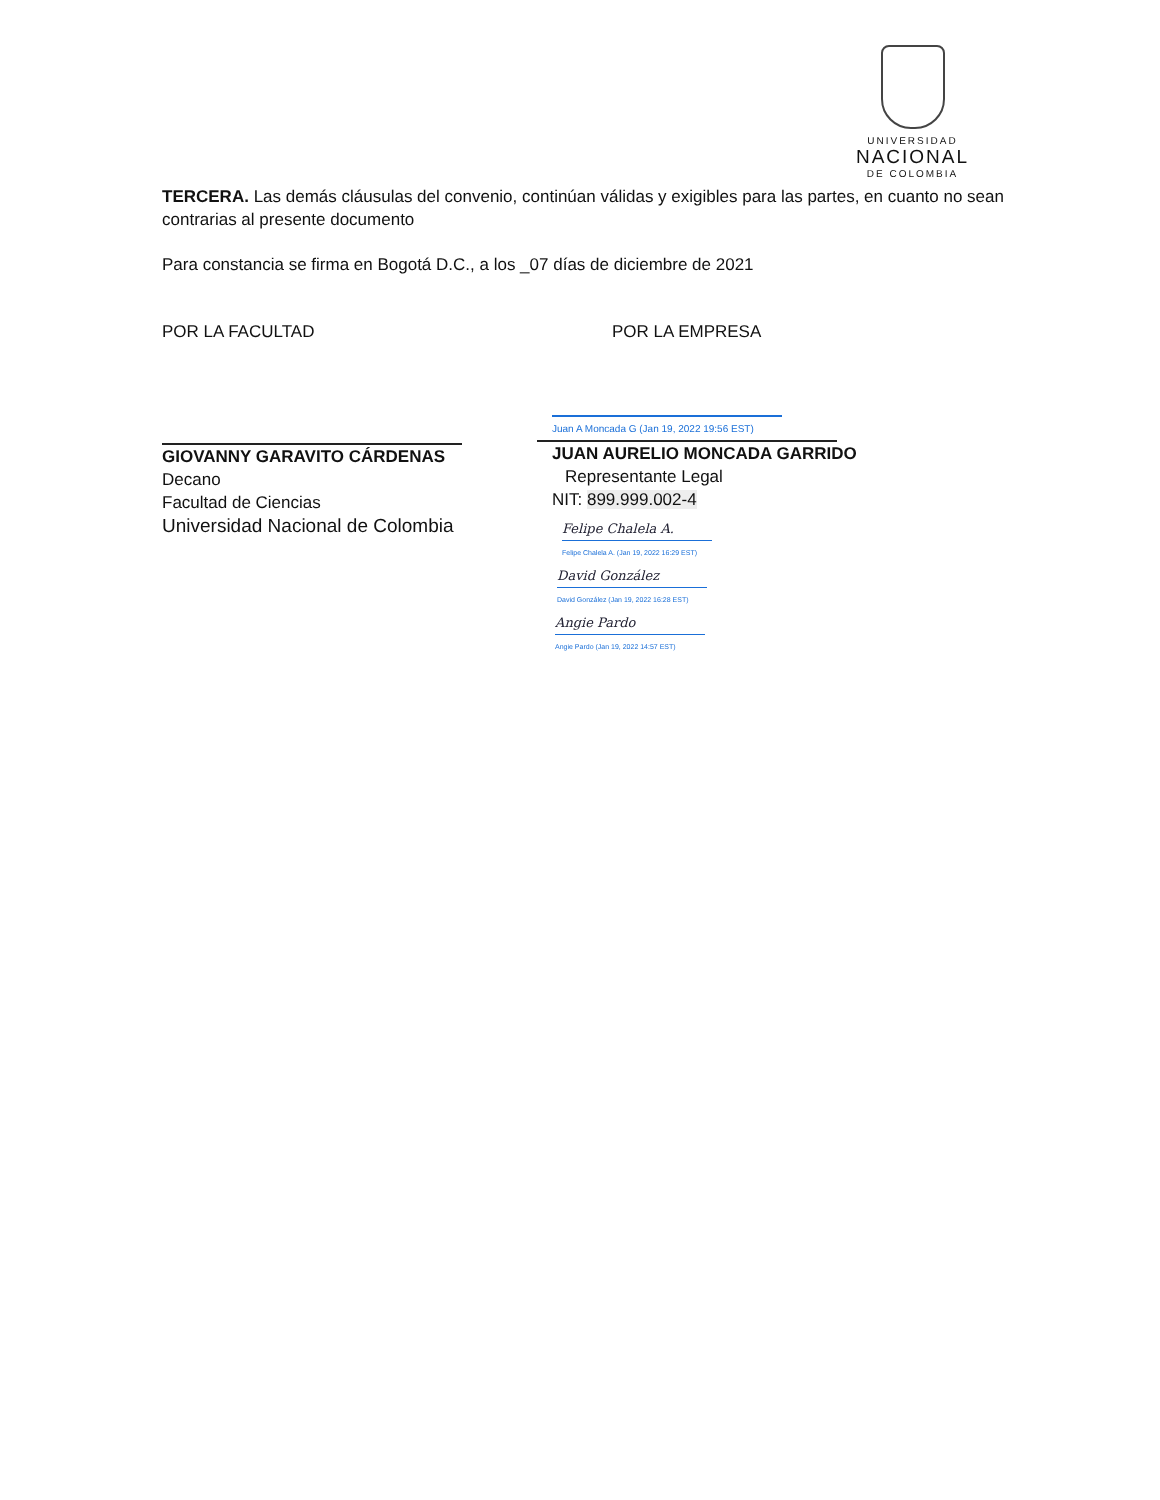UNIVERSIDAD
NACIONAL
DE COLOMBIA
TERCERA. Las demás cláusulas del convenio, continúan válidas y exigibles para las partes, en cuanto no sean contrarias al presente documento
Para constancia se firma en Bogotá D.C., a los _07 días de diciembre de 2021
POR LA FACULTAD
GIOVANNY GARAVITO CÁRDENAS
Decano
Facultad de Ciencias
Universidad Nacional de Colombia
POR LA EMPRESA
Juan A Moncada G (Jan 19, 2022 19:56 EST)
JUAN AURELIO MONCADA GARRIDO
Representante Legal
NIT: 899.999.002-4
Felipe Chalela A.
Felipe Chalela A. (Jan 19, 2022 16:29 EST)
David González
David González (Jan 19, 2022 16:28 EST)
Angie Pardo
Angie Pardo (Jan 19, 2022 14:57 EST)